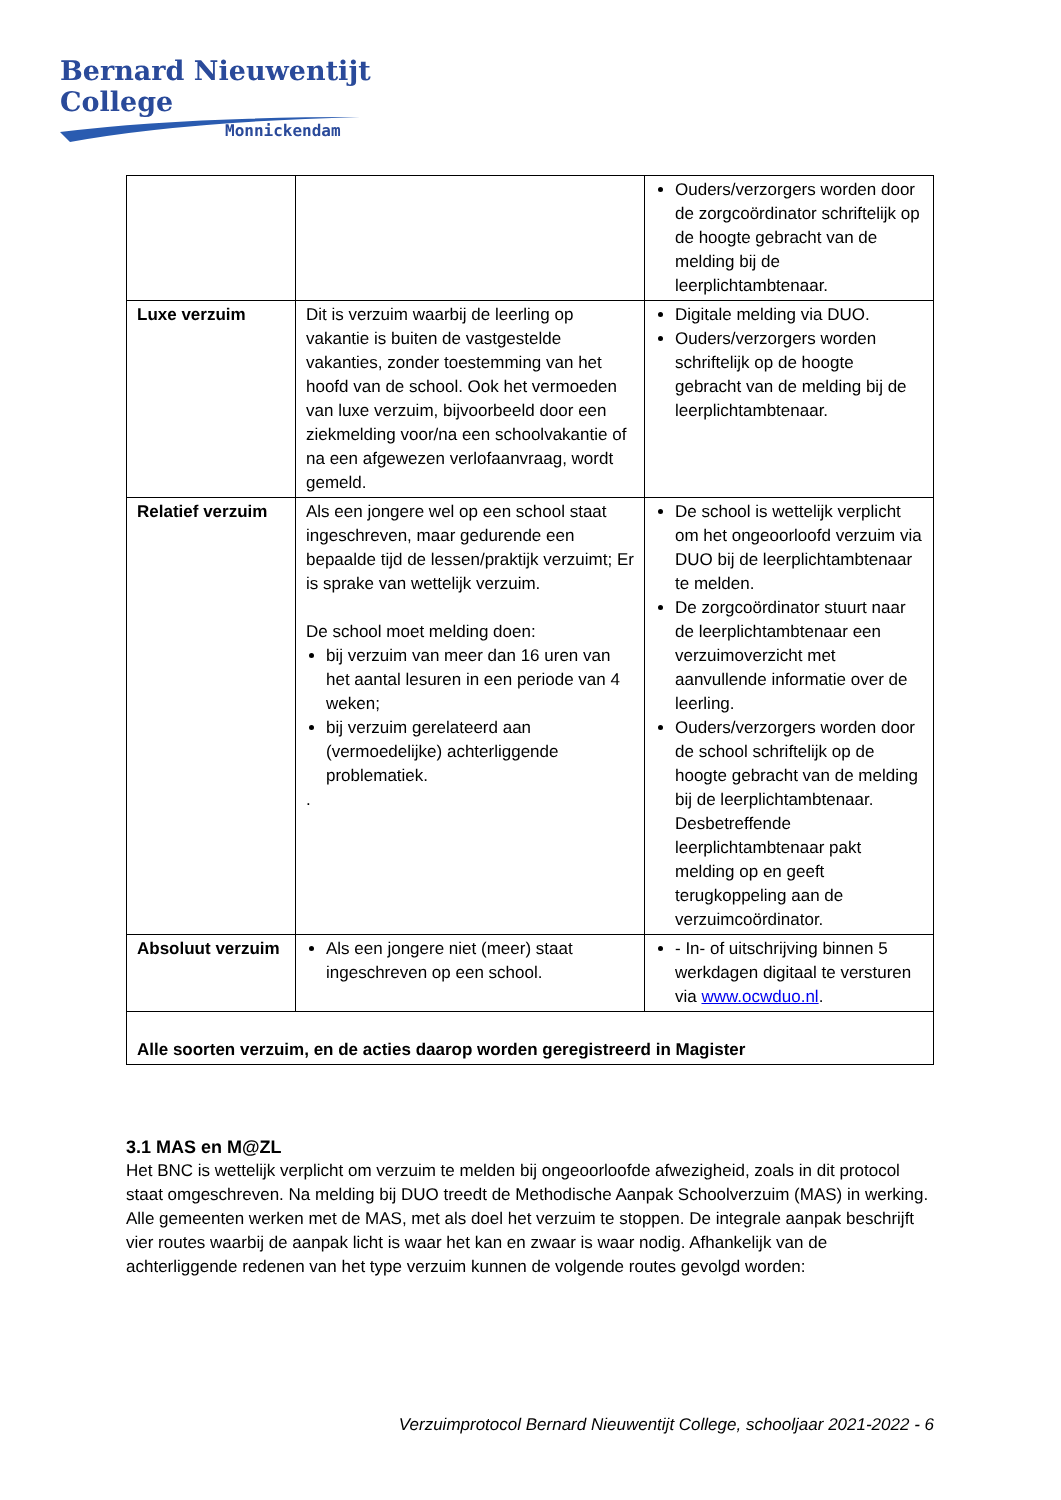Bernard Nieuwentijt College
Monnickendam
| | | Ouders/verzorgers worden door de zorgcoördinator schriftelijk op de hoogte gebracht van de melding bij de leerplichtambtenaar. |
| Luxe verzuim | Dit is verzuim waarbij de leerling op vakantie is buiten de vastgestelde vakanties, zonder toestemming van het hoofd van de school. Ook het vermoeden van luxe verzuim, bijvoorbeeld door een ziekmelding voor/na een schoolvakantie of na een afgewezen verlofaanvraag, wordt gemeld. | Digitale melding via DUO. Ouders/verzorgers worden schriftelijk op de hoogte gebracht van de melding bij de leerplichtambtenaar. |
| Relatief verzuim | Als een jongere wel op een school staat ingeschreven, maar gedurende een bepaalde tijd de lessen/praktijk verzuimt; Er is sprake van wettelijk verzuim. De school moet melding doen: bij verzuim van meer dan 16 uren van het aantal lesuren in een periode van 4 weken; bij verzuim gerelateerd aan (vermoedelijke) achterliggende problematiek. . | De school is wettelijk verplicht om het ongeoorloofd verzuim via DUO bij de leerplichtambtenaar te melden. De zorgcoördinator stuurt naar de leerplichtambtenaar een verzuimoverzicht met aanvullende informatie over de leerling. Ouders/verzorgers worden door de school schriftelijk op de hoogte gebracht van de melding bij de leerplichtambtenaar. Desbetreffende leerplichtambtenaar pakt melding op en geeft terugkoppeling aan de verzuimcoördinator. |
| Absoluut verzuim | Als een jongere niet (meer) staat ingeschreven op een school. | - In- of uitschrijving binnen 5 werkdagen digitaal te versturen via www.ocwduo.nl . |
| Alle soorten verzuim, en de acties daarop worden geregistreerd in Magister | | |
3.1 MAS en M@ZL
Het BNC is wettelijk verplicht om verzuim te melden bij ongeoorloofde afwezigheid, zoals in dit protocol staat omgeschreven. Na melding bij DUO treedt de Methodische Aanpak Schoolverzuim (MAS) in werking. Alle gemeenten werken met de MAS, met als doel het verzuim te stoppen. De integrale aanpak beschrijft vier routes waarbij de aanpak licht is waar het kan en zwaar is waar nodig. Afhankelijk van de achterliggende redenen van het type verzuim kunnen de volgende routes gevolgd worden:
Verzuimprotocol Bernard Nieuwentijt College, schooljaar 2021-2022 - 6